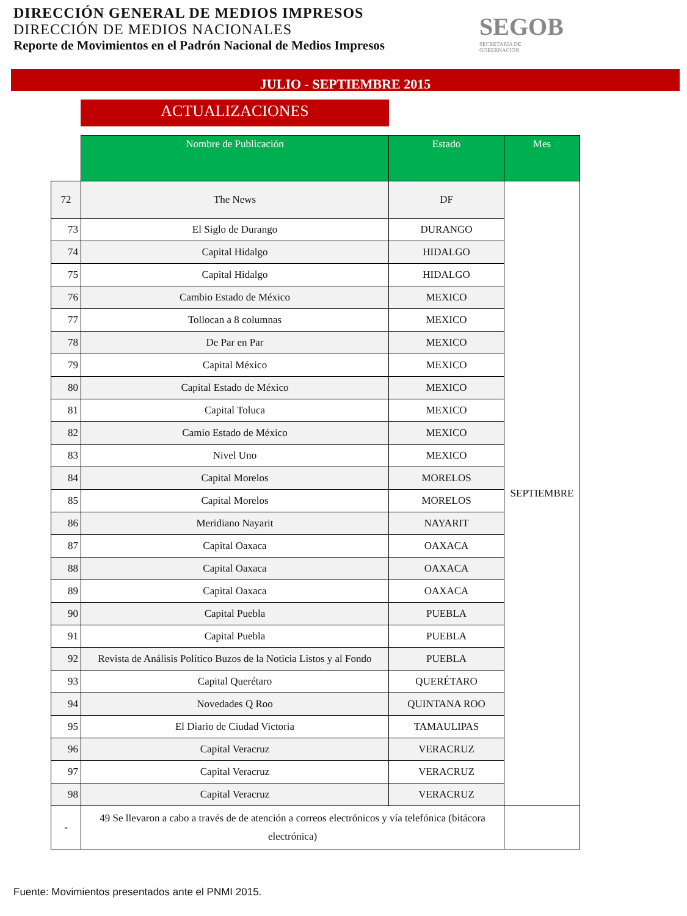DIRECCIÓN GENERAL DE MEDIOS IMPRESOS
DIRECCIÓN DE MEDIOS NACIONALES
Reporte de Movimientos en el Padrón Nacional de Medios Impresos
SEGOB
SECRETARÍA DE
GOBERNACIÓN
JULIO - SEPTIEMBRE 2015
ACTUALIZACIONES
| | Nombre de Publicación | Estado | Mes |
| --- | --- | --- | --- |
| 72 | The News | DF | SEPTIEMBRE |
| 73 | El Siglo de Durango | DURANGO | |
| 74 | Capital Hidalgo | HIDALGO | |
| 75 | Capital Hidalgo | HIDALGO | |
| 76 | Cambio Estado de México | MEXICO | |
| 77 | Tollocan a 8 columnas | MEXICO | |
| 78 | De Par en Par | MEXICO | |
| 79 | Capital México | MEXICO | |
| 80 | Capital Estado de México | MEXICO | |
| 81 | Capital Toluca | MEXICO | |
| 82 | Camio Estado de México | MEXICO | |
| 83 | Nivel Uno | MEXICO | |
| 84 | Capital Morelos | MORELOS | |
| 85 | Capital Morelos | MORELOS | |
| 86 | Meridiano Nayarit | NAYARIT | |
| 87 | Capital Oaxaca | OAXACA | |
| 88 | Capital Oaxaca | OAXACA | |
| 89 | Capital Oaxaca | OAXACA | |
| 90 | Capital Puebla | PUEBLA | |
| 91 | Capital Puebla | PUEBLA | |
| 92 | Revista de Análisis Político Buzos de la Noticia Listos y al Fondo | PUEBLA | |
| 93 | Capital Querétaro | QUERÉTARO | |
| 94 | Novedades Q Roo | QUINTANA ROO | |
| 95 | El Diario de Ciudad Victoria | TAMAULIPAS | |
| 96 | Capital Veracruz | VERACRUZ | |
| 97 | Capital Veracruz | VERACRUZ | |
| 98 | Capital Veracruz | VERACRUZ | |
| - | 49 Se llevaron a cabo a través de de atención a correos electrónicos y vía telefónica (bitácora electrónica) | | |
Fuente: Movimientos presentados ante el PNMI 2015.